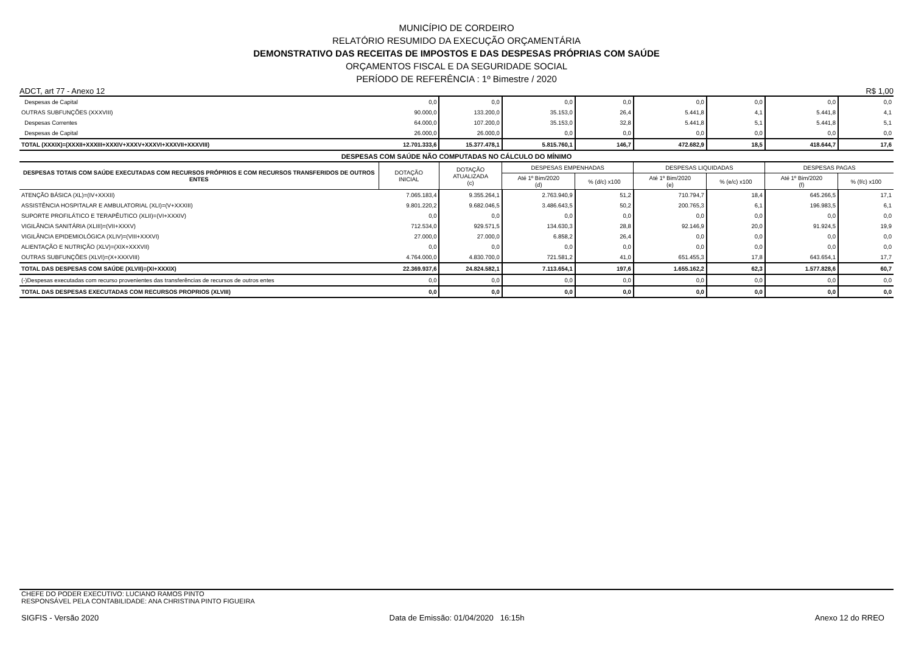MUNICÍPIO DE CORDEIRO
RELATÓRIO RESUMIDO DA EXECUÇÃO ORÇAMENTÁRIA
DEMONSTRATIVO DAS RECEITAS DE IMPOSTOS E DAS DESPESAS PRÓPRIAS COM SAÚDE
ORÇAMENTOS FISCAL E DA SEGURIDADE SOCIAL
PERÍODO DE REFERÊNCIA : 1º Bimestre / 2020
ADCT, art 77 - Anexo 12 R$ 1,00
| Despesas de Capital | 0,0 | 0,0 | 0,0 | 0,0 | 0,0 | 0,0 | 0,0 | 0,0 |
| OUTRAS SUBFUNÇÕES (XXXVIII) | 90.000,0 | 133.200,0 | 35.153,0 | 26,4 | 5.441,8 | 4,1 | 5.441,8 | 4,1 |
| Despesas Correntes | 64.000,0 | 107.200,0 | 35.153,0 | 32,8 | 5.441,8 | 5,1 | 5.441,8 | 5,1 |
| Despesas de Capital | 26.000,0 | 26.000,0 | 0,0 | 0,0 | 0,0 | 0,0 | 0,0 | 0,0 |
| TOTAL (XXXIX)=(XXXII+XXXIII+XXXIV+XXXV+XXXVI+XXXVII+XXXVIII) | 12.701.333,6 | 15.377.478,1 | 5.815.760,1 | 146,7 | 472.682,9 | 18,5 | 418.644,7 | 17,6 |
| DESPESAS COM SAÚDE NÃO COMPUTADAS NO CÁLCULO DO MÍNIMO | | | | | | | | |
| DESPESAS TOTAIS COM SAÚDE EXECUTADAS COM RECURSOS PRÓPRIOS E COM RECURSOS TRANSFERIDOS DE OUTROS ENTES | DOTAÇÃO INICIAL | DOTAÇÃO ATUALIZADA (c) | DESPESAS EMPENHADAS | | DESPESAS LIQUIDADAS | | DESPESAS PAGAS | |
| | | | Até 1º Bim/2020 (d) | % (d/c) x100 | Até 1º Bim/2020 (e) | % (e/c) x100 | Até 1º Bim/2020 (f) | % (f/c) x100 |
| ATENÇÃO BÁSICA (XL)=(IV+XXXII) | 7.065.183,4 | 9.355.264,1 | 2.763.940,9 | 51,2 | 710.794,7 | 18,4 | 645.266,5 | 17,1 |
| ASSISTÊNCIA HOSPITALAR E AMBULATORIAL (XLI)=(V+XXXIII) | 9.801.220,2 | 9.682.046,5 | 3.486.643,5 | 50,2 | 200.765,3 | 6,1 | 196.983,5 | 6,1 |
| SUPORTE PROFILÁTICO E TERAPÊUTICO (XLII)=(VI+XXXIV) | 0,0 | 0,0 | 0,0 | 0,0 | 0,0 | 0,0 | 0,0 | 0,0 |
| VIGILÂNCIA SANITÁRIA (XLIII)=(VII+XXXV) | 712.534,0 | 929.571,5 | 134.630,3 | 28,8 | 92.146,9 | 20,0 | 91.924,5 | 19,9 |
| VIGILÂNCIA EPIDEMIOLÓGICA (XLIV)=(VIII+XXXVI) | 27.000,0 | 27.000,0 | 6.858,2 | 26,4 | 0,0 | 0,0 | 0,0 | 0,0 |
| ALIENTAÇÃO E NUTRIÇÃO (XLV)=(XIX+XXXVII) | 0,0 | 0,0 | 0,0 | 0,0 | 0,0 | 0,0 | 0,0 | 0,0 |
| OUTRAS SUBFUNÇÕES (XLVI)=(X+XXXVIII) | 4.764.000,0 | 4.830.700,0 | 721.581,2 | 41,0 | 651.455,3 | 17,8 | 643.654,1 | 17,7 |
| TOTAL DAS DESPESAS COM SAÚDE (XLVII)=(XI+XXXIX) | 22.369.937,6 | 24.824.582,1 | 7.113.654,1 | 197,6 | 1.655.162,2 | 62,3 | 1.577.828,6 | 60,7 |
| (-)Despesas executadas com recurso provenientes das transferências de recursos de outros entes | 0,0 | 0,0 | 0,0 | 0,0 | 0,0 | 0,0 | 0,0 | 0,0 |
| TOTAL DAS DESPESAS EXECUTADAS COM RECURSOS PROPRIOS (XLVIII) | 0,0 | 0,0 | 0,0 | 0,0 | 0,0 | 0,0 | 0,0 | 0,0 |
CHEFE DO PODER EXECUTIVO: LUCIANO RAMOS PINTO
RESPONSÁVEL PELA CONTABILIDADE: ANA CHRISTINA PINTO FIGUEIRA
SIGFIS - Versão 2020 Data de Emissão: 01/04/2020 16:15h Anexo 12 do RREO